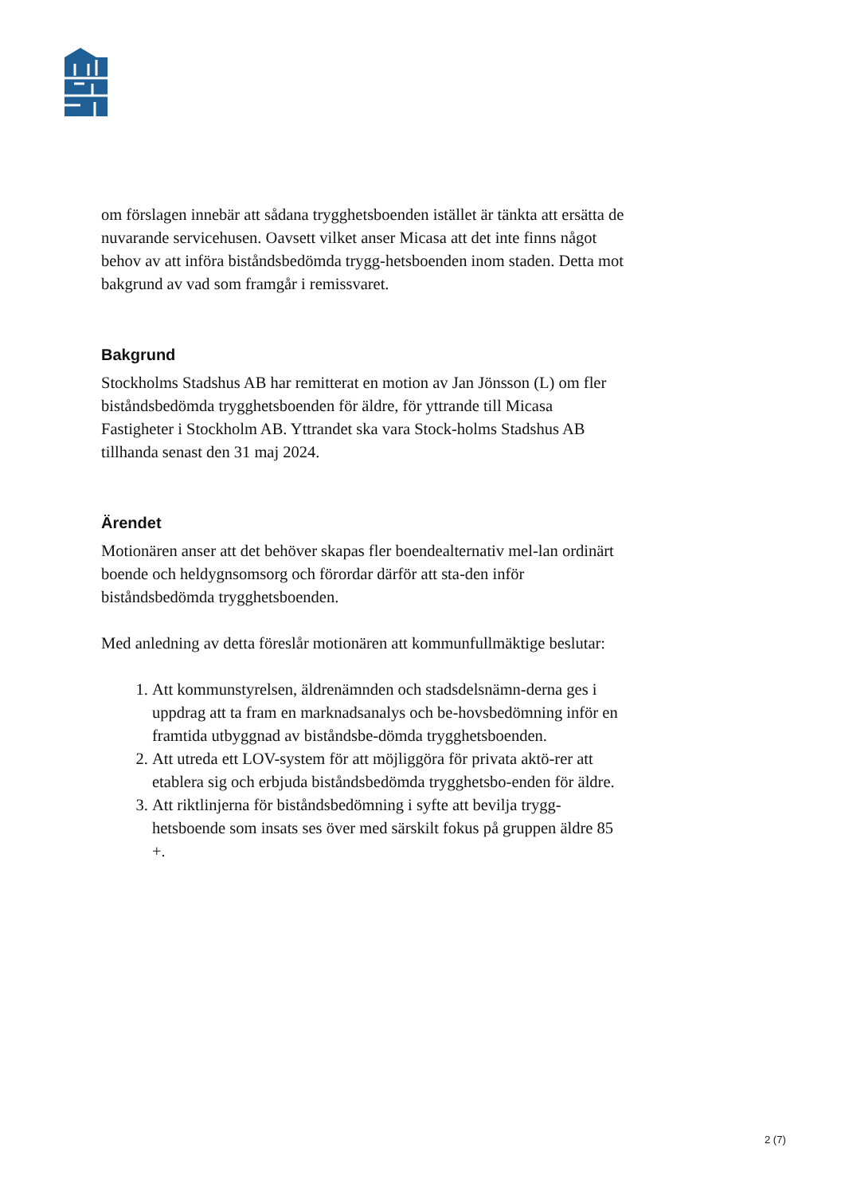om förslagen innebär att sådana trygghetsboenden istället är tänkta att ersätta de nuvarande servicehusen. Oavsett vilket anser Micasa att det inte finns något behov av att införa biståndsbedömda trygg-hetsboenden inom staden. Detta mot bakgrund av vad som framgår i remissvaret.
Bakgrund
Stockholms Stadshus AB har remitterat en motion av Jan Jönsson (L) om fler biståndsbedömda trygghetsboenden för äldre, för yttrande till Micasa Fastigheter i Stockholm AB. Yttrandet ska vara Stock-holms Stadshus AB tillhanda senast den 31 maj 2024.
Ärendet
Motionären anser att det behöver skapas fler boendealternativ mel-lan ordinärt boende och heldygnsomsorg och förordar därför att sta-den inför biståndsbedömda trygghetsboenden.
Med anledning av detta föreslår motionären att kommunfullmäktige beslutar:
1. Att kommunstyrelsen, äldrenämnden och stadsdelsnämn-derna ges i uppdrag att ta fram en marknadsanalys och be-hovsbedömning inför en framtida utbyggnad av biståndsbe-dömda trygghetsboenden.
2. Att utreda ett LOV-system för att möjliggöra för privata aktö-rer att etablera sig och erbjuda biståndsbedömda trygghetsbo-enden för äldre.
3. Att riktlinjerna för biståndsbedömning i syfte att bevilja trygg-hetsboende som insats ses över med särskilt fokus på gruppen äldre 85 +.
2 (7)